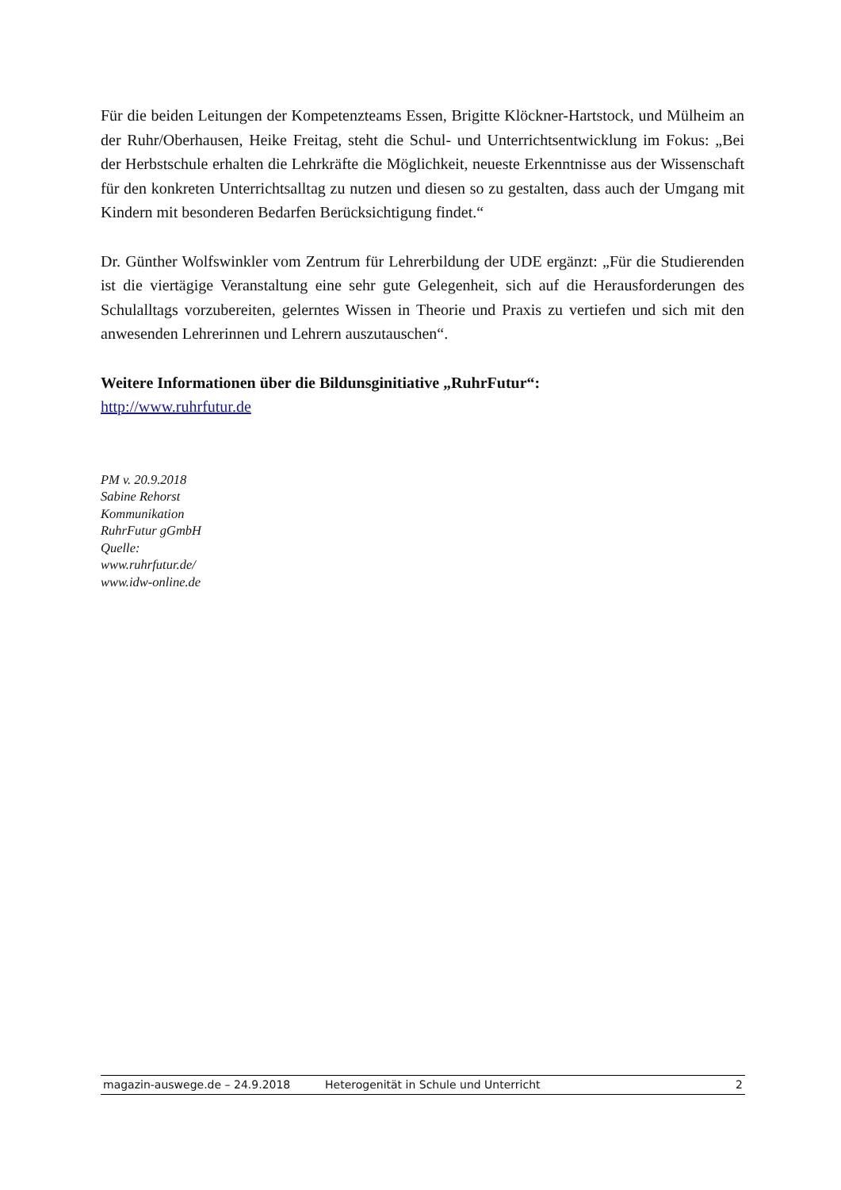Für die beiden Leitungen der Kompetenzteams Essen, Brigitte Klöckner-Hartstock, und Mülheim an der Ruhr/Oberhausen, Heike Freitag, steht die Schul- und Unterrichtsentwicklung im Fokus: „Bei der Herbstschule erhalten die Lehrkräfte die Möglichkeit, neueste Erkenntnisse aus der Wissenschaft für den konkreten Unterrichtsalltag zu nutzen und diesen so zu gestalten, dass auch der Umgang mit Kindern mit besonderen Bedarfen Berücksichtigung findet.“
Dr. Günther Wolfswinkler vom Zentrum für Lehrerbildung der UDE ergänzt: „Für die Studierenden ist die viertägige Veranstaltung eine sehr gute Gelegenheit, sich auf die Herausforderungen des Schulalltags vorzubereiten, gelerntes Wissen in Theorie und Praxis zu vertiefen und sich mit den anwesenden Lehrerinnen und Lehrern auszutauschen“.
Weitere Informationen über die Bildunsginitiative „RuhrFutur“:
http://www.ruhrfutur.de
PM v. 20.9.2018
Sabine Rehorst
Kommunikation
RuhrFutur gGmbH
Quelle:
www.ruhrfutur.de/
www.idw-online.de
magazin-auswege.de – 24.9.2018 Heterogenität in Schule und Unterricht 2